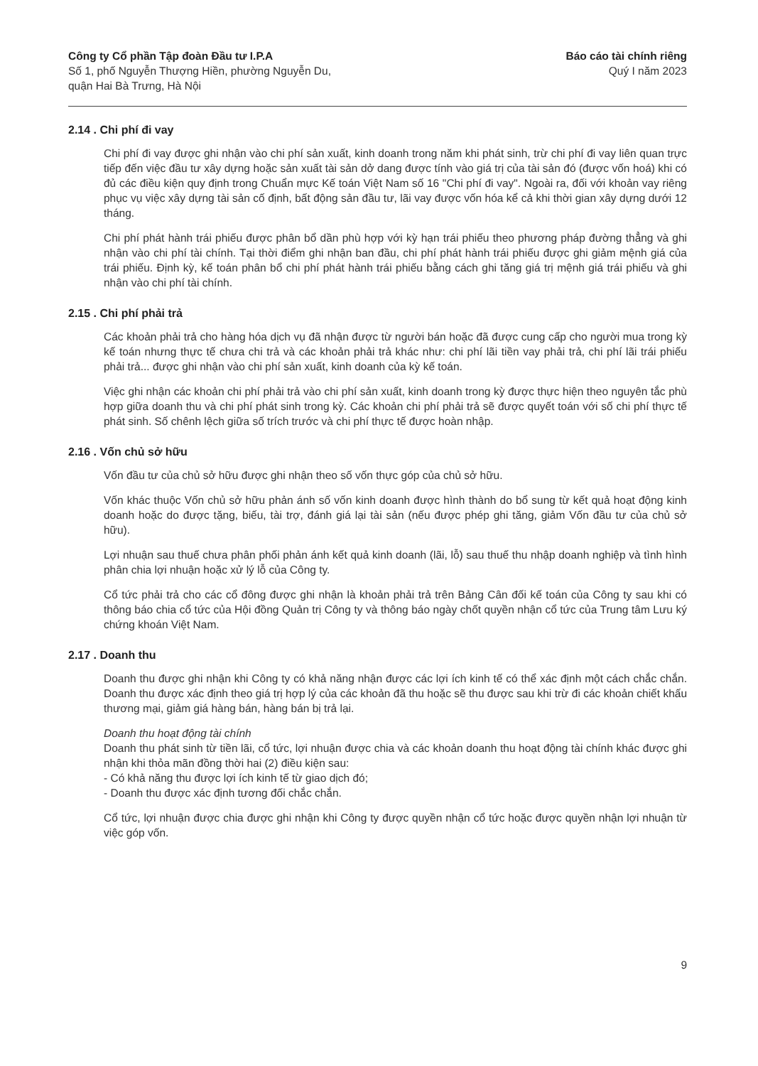Công ty Cổ phần Tập đoàn Đầu tư I.P.A
Số 1, phố Nguyễn Thượng Hiền, phường Nguyễn Du,
quận Hai Bà Trưng, Hà Nội
Báo cáo tài chính riêng
Quý I năm 2023
2.14 . Chi phí đi vay
Chi phí đi vay được ghi nhận vào chi phí sản xuất, kinh doanh trong năm khi phát sinh, trừ chi phí đi vay liên quan trực tiếp đến việc đầu tư xây dựng hoặc sản xuất tài sản dở dang được tính vào giá trị của tài sản đó (được vốn hoá) khi có đủ các điều kiện quy định trong Chuẩn mực Kế toán Việt Nam số 16 "Chi phí đi vay". Ngoài ra, đối với khoản vay riêng phục vụ việc xây dựng tài sản cố định, bất động sản đầu tư, lãi vay được vốn hóa kể cả khi thời gian xây dựng dưới 12 tháng.
Chi phí phát hành trái phiếu được phân bổ dần phù hợp với kỳ hạn trái phiếu theo phương pháp đường thẳng và ghi nhận vào chi phí tài chính. Tại thời điểm ghi nhận ban đầu, chi phí phát hành trái phiếu được ghi giảm mệnh giá của trái phiếu. Định kỳ, kế toán phân bổ chi phí phát hành trái phiếu bằng cách ghi tăng giá trị mệnh giá trái phiếu và ghi nhận vào chi phí tài chính.
2.15 . Chi phí phải trả
Các khoản phải trả cho hàng hóa dịch vụ đã nhận được từ người bán hoặc đã được cung cấp cho người mua trong kỳ kế toán nhưng thực tế chưa chi trả và các khoản phải trả khác như: chi phí lãi tiền vay phải trả, chi phí lãi trái phiếu phải trả... được ghi nhận vào chi phí sản xuất, kinh doanh của kỳ kế toán.
Việc ghi nhận các khoản chi phí phải trả vào chi phí sản xuất, kinh doanh trong kỳ được thực hiện theo nguyên tắc phù hợp giữa doanh thu và chi phí phát sinh trong kỳ. Các khoản chi phí phải trả sẽ được quyết toán với số chi phí thực tế phát sinh. Số chênh lệch giữa số trích trước và chi phí thực tế được hoàn nhập.
2.16 . Vốn chủ sở hữu
Vốn đầu tư của chủ sở hữu được ghi nhận theo số vốn thực góp của chủ sở hữu.
Vốn khác thuộc Vốn chủ sở hữu phản ánh số vốn kinh doanh được hình thành do bổ sung từ kết quả hoạt động kinh doanh hoặc do được tặng, biếu, tài trợ, đánh giá lại tài sản (nếu được phép ghi tăng, giảm Vốn đầu tư của chủ sở hữu).
Lợi nhuận sau thuế chưa phân phối phản ánh kết quả kinh doanh (lãi, lỗ) sau thuế thu nhập doanh nghiệp và tình hình phân chia lợi nhuận hoặc xử lý lỗ của Công ty.
Cổ tức phải trả cho các cổ đông được ghi nhận là khoản phải trả trên Bảng Cân đối kế toán của Công ty sau khi có thông báo chia cổ tức của Hội đồng Quản trị Công ty và thông báo ngày chốt quyền nhận cổ tức của Trung tâm Lưu ký chứng khoán Việt Nam.
2.17 . Doanh thu
Doanh thu được ghi nhận khi Công ty có khả năng nhận được các lợi ích kinh tế có thể xác định một cách chắc chắn. Doanh thu được xác định theo giá trị hợp lý của các khoản đã thu hoặc sẽ thu được sau khi trừ đi các khoản chiết khấu thương mại, giảm giá hàng bán, hàng bán bị trả lại.
Doanh thu hoạt động tài chính
Doanh thu phát sinh từ tiền lãi, cổ tức, lợi nhuận được chia và các khoản doanh thu hoạt động tài chính khác được ghi nhận khi thỏa mãn đồng thời hai (2) điều kiện sau:
- Có khả năng thu được lợi ích kinh tế từ giao dịch đó;
- Doanh thu được xác định tương đối chắc chắn.
Cổ tức, lợi nhuận được chia được ghi nhận khi Công ty được quyền nhận cổ tức hoặc được quyền nhận lợi nhuận từ việc góp vốn.
9